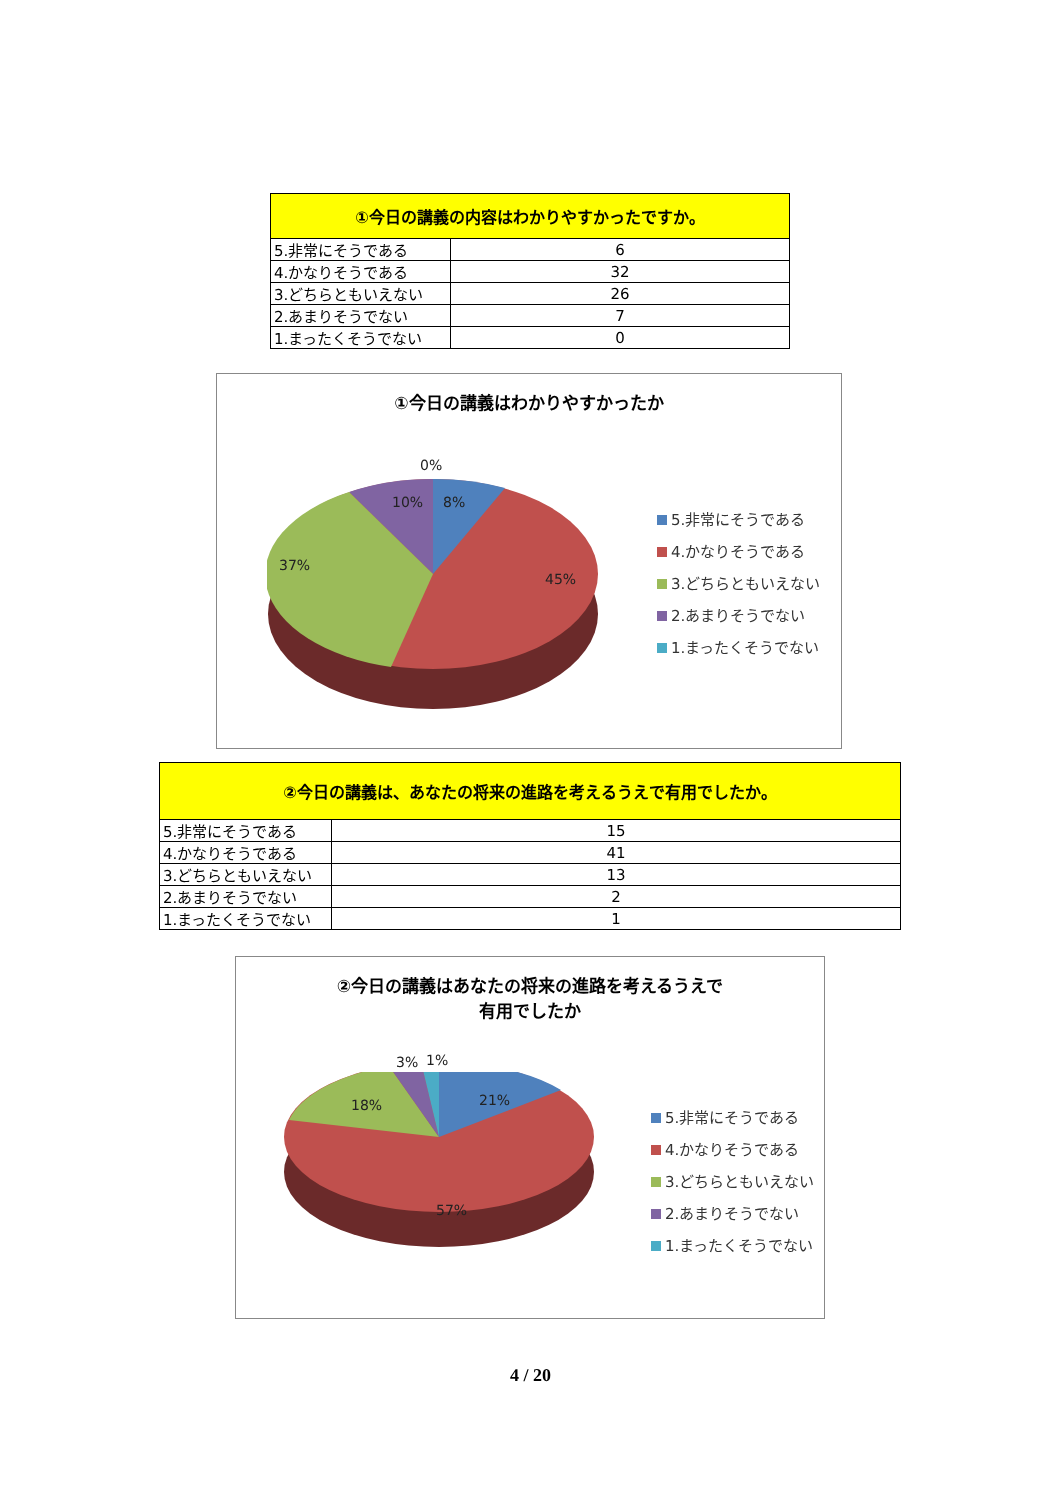| ①今日の講義の内容はわかりやすかったですか。 | |
| --- | --- |
| 5.非常にそうである | 6 |
| 4.かなりそうである | 32 |
| 3.どちらともいえない | 26 |
| 2.あまりそうでない | 7 |
| 1.まったくそうでない | 0 |
①今日の講義はわかりやすかったか
0%
10% 8%
37%
45%
5.非常にそうである
4.かなりそうである
3.どちらともいえない
2.あまりそうでない
1.まったくそうでない
| ②今日の講義は、あなたの将来の進路を考えるうえで有用でしたか。 | |
| --- | --- |
| 5.非常にそうである | 15 |
| 4.かなりそうである | 41 |
| 3.どちらともいえない | 13 |
| 2.あまりそうでない | 2 |
| 1.まったくそうでない | 1 |
②今日の講義はあなたの将来の進路を考えるうえで
有用でしたか
3% 1%
18% 21%
57%
5.非常にそうである
4.かなりそうである
3.どちらともいえない
2.あまりそうでない
1.まったくそうでない
4 / 20